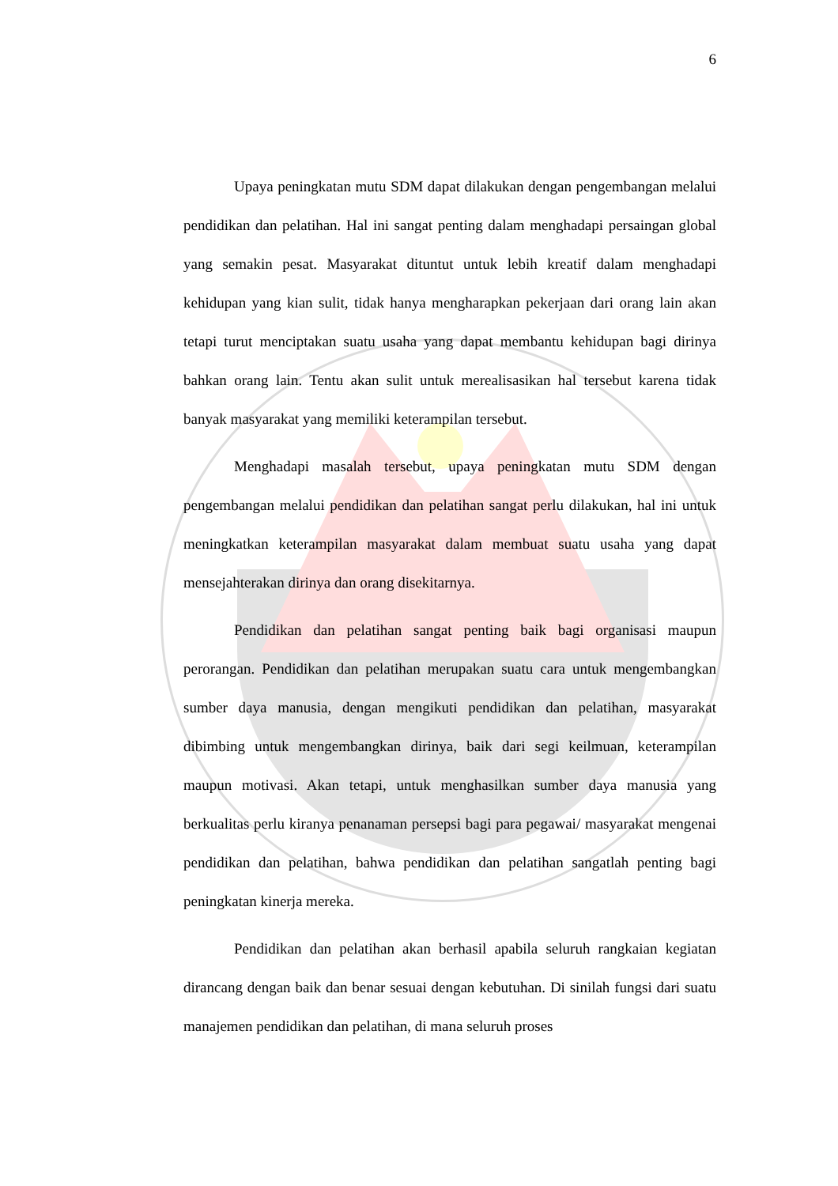6
Upaya peningkatan mutu SDM dapat dilakukan dengan pengembangan melalui pendidikan dan pelatihan. Hal ini sangat penting dalam menghadapi persaingan global yang semakin pesat. Masyarakat dituntut untuk lebih kreatif dalam menghadapi kehidupan yang kian sulit, tidak hanya mengharapkan pekerjaan dari orang lain akan tetapi turut menciptakan suatu usaha yang dapat membantu kehidupan bagi dirinya bahkan orang lain. Tentu akan sulit untuk merealisasikan hal tersebut karena tidak banyak masyarakat yang memiliki keterampilan tersebut.
Menghadapi masalah tersebut, upaya peningkatan mutu SDM dengan pengembangan melalui pendidikan dan pelatihan sangat perlu dilakukan, hal ini untuk meningkatkan keterampilan masyarakat dalam membuat suatu usaha yang dapat mensejahterakan dirinya dan orang disekitarnya.
Pendidikan dan pelatihan sangat penting baik bagi organisasi maupun perorangan. Pendidikan dan pelatihan merupakan suatu cara untuk mengembangkan sumber daya manusia, dengan mengikuti pendidikan dan pelatihan, masyarakat dibimbing untuk mengembangkan dirinya, baik dari segi keilmuan, keterampilan maupun motivasi. Akan tetapi, untuk menghasilkan sumber daya manusia yang berkualitas perlu kiranya penanaman persepsi bagi para pegawai/ masyarakat mengenai pendidikan dan pelatihan, bahwa pendidikan dan pelatihan sangatlah penting bagi peningkatan kinerja mereka.
Pendidikan dan pelatihan akan berhasil apabila seluruh rangkaian kegiatan dirancang dengan baik dan benar sesuai dengan kebutuhan. Di sinilah fungsi dari suatu manajemen pendidikan dan pelatihan, di mana seluruh proses